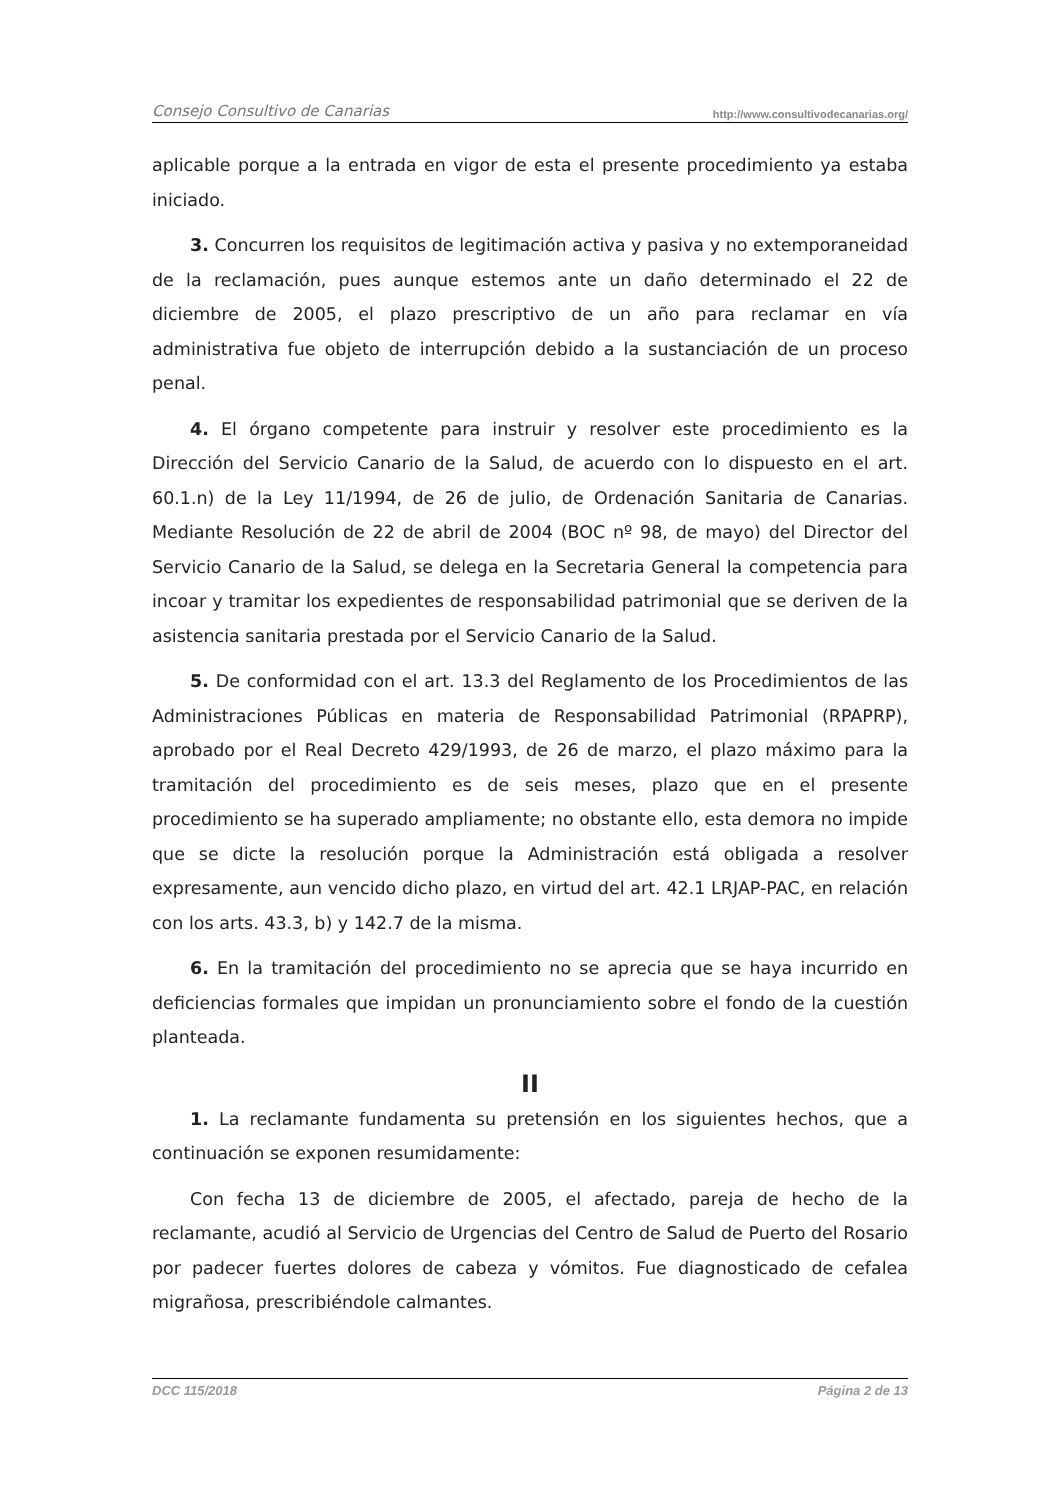Consejo Consultivo de Canarias http://www.consultivodecanarias.org/
aplicable porque a la entrada en vigor de esta el presente procedimiento ya estaba iniciado.
3. Concurren los requisitos de legitimación activa y pasiva y no extemporaneidad de la reclamación, pues aunque estemos ante un daño determinado el 22 de diciembre de 2005, el plazo prescriptivo de un año para reclamar en vía administrativa fue objeto de interrupción debido a la sustanciación de un proceso penal.
4. El órgano competente para instruir y resolver este procedimiento es la Dirección del Servicio Canario de la Salud, de acuerdo con lo dispuesto en el art. 60.1.n) de la Ley 11/1994, de 26 de julio, de Ordenación Sanitaria de Canarias. Mediante Resolución de 22 de abril de 2004 (BOC nº 98, de mayo) del Director del Servicio Canario de la Salud, se delega en la Secretaria General la competencia para incoar y tramitar los expedientes de responsabilidad patrimonial que se deriven de la asistencia sanitaria prestada por el Servicio Canario de la Salud.
5. De conformidad con el art. 13.3 del Reglamento de los Procedimientos de las Administraciones Públicas en materia de Responsabilidad Patrimonial (RPAPRP), aprobado por el Real Decreto 429/1993, de 26 de marzo, el plazo máximo para la tramitación del procedimiento es de seis meses, plazo que en el presente procedimiento se ha superado ampliamente; no obstante ello, esta demora no impide que se dicte la resolución porque la Administración está obligada a resolver expresamente, aun vencido dicho plazo, en virtud del art. 42.1 LRJAP-PAC, en relación con los arts. 43.3, b) y 142.7 de la misma.
6. En la tramitación del procedimiento no se aprecia que se haya incurrido en deficiencias formales que impidan un pronunciamiento sobre el fondo de la cuestión planteada.
II
1. La reclamante fundamenta su pretensión en los siguientes hechos, que a continuación se exponen resumidamente:
Con fecha 13 de diciembre de 2005, el afectado, pareja de hecho de la reclamante, acudió al Servicio de Urgencias del Centro de Salud de Puerto del Rosario por padecer fuertes dolores de cabeza y vómitos. Fue diagnosticado de cefalea migrañosa, prescribiéndole calmantes.
DCC 115/2018 Página 2 de 13